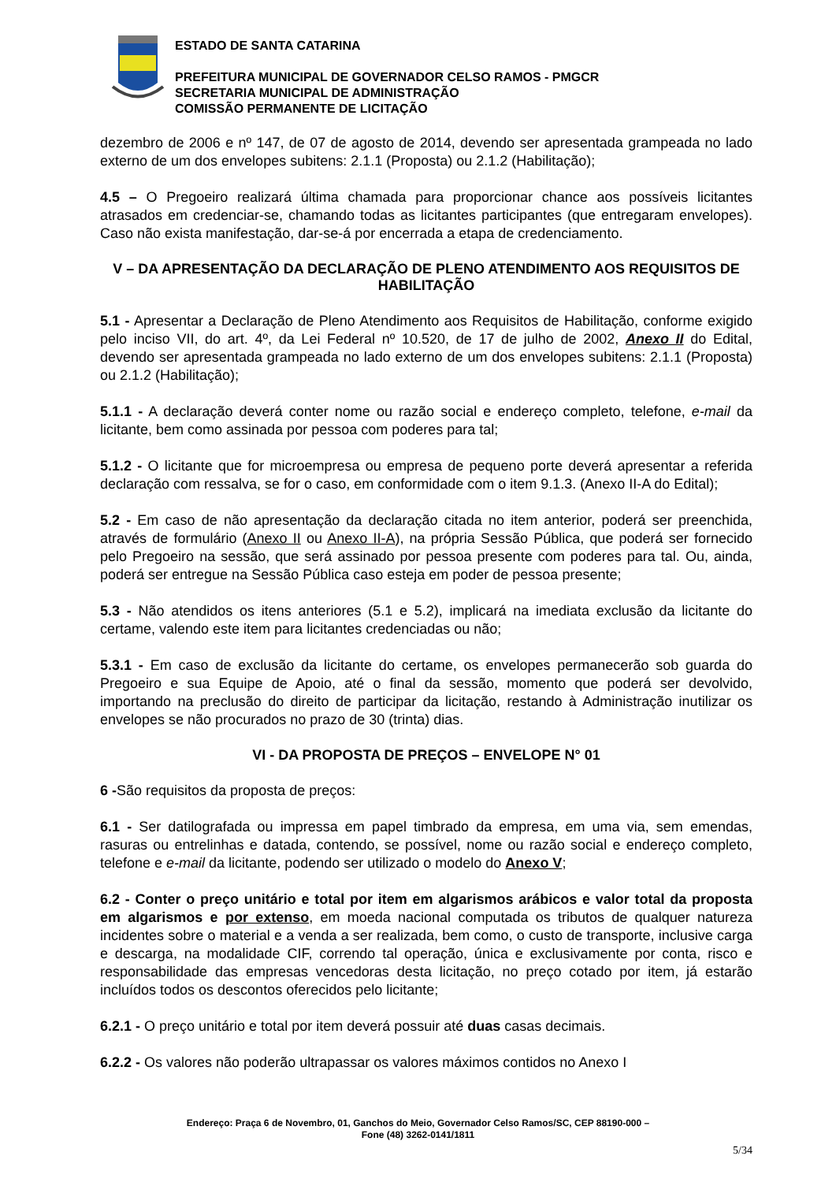ESTADO DE SANTA CATARINA
PREFEITURA MUNICIPAL DE GOVERNADOR CELSO RAMOS - PMGCR
SECRETARIA MUNICIPAL DE ADMINISTRAÇÃO
COMISSÃO PERMANENTE DE LICITAÇÃO
dezembro de 2006 e nº 147, de 07 de agosto de 2014, devendo ser apresentada grampeada no lado externo de um dos envelopes subitens: 2.1.1 (Proposta) ou 2.1.2 (Habilitação);
4.5 – O Pregoeiro realizará última chamada para proporcionar chance aos possíveis licitantes atrasados em credenciar-se, chamando todas as licitantes participantes (que entregaram envelopes). Caso não exista manifestação, dar-se-á por encerrada a etapa de credenciamento.
V – DA APRESENTAÇÃO DA DECLARAÇÃO DE PLENO ATENDIMENTO AOS REQUISITOS DE HABILITAÇÃO
5.1 - Apresentar a Declaração de Pleno Atendimento aos Requisitos de Habilitação, conforme exigido pelo inciso VII, do art. 4º, da Lei Federal nº 10.520, de 17 de julho de 2002, Anexo II do Edital, devendo ser apresentada grampeada no lado externo de um dos envelopes subitens: 2.1.1 (Proposta) ou 2.1.2 (Habilitação);
5.1.1 - A declaração deverá conter nome ou razão social e endereço completo, telefone, e-mail da licitante, bem como assinada por pessoa com poderes para tal;
5.1.2 - O licitante que for microempresa ou empresa de pequeno porte deverá apresentar a referida declaração com ressalva, se for o caso, em conformidade com o item 9.1.3. (Anexo II-A do Edital);
5.2 - Em caso de não apresentação da declaração citada no item anterior, poderá ser preenchida, através de formulário (Anexo II ou Anexo II-A), na própria Sessão Pública, que poderá ser fornecido pelo Pregoeiro na sessão, que será assinado por pessoa presente com poderes para tal. Ou, ainda, poderá ser entregue na Sessão Pública caso esteja em poder de pessoa presente;
5.3 - Não atendidos os itens anteriores (5.1 e 5.2), implicará na imediata exclusão da licitante do certame, valendo este item para licitantes credenciadas ou não;
5.3.1 - Em caso de exclusão da licitante do certame, os envelopes permanecerão sob guarda do Pregoeiro e sua Equipe de Apoio, até o final da sessão, momento que poderá ser devolvido, importando na preclusão do direito de participar da licitação, restando à Administração inutilizar os envelopes se não procurados no prazo de 30 (trinta) dias.
VI - DA PROPOSTA DE PREÇOS – ENVELOPE N° 01
6 -São requisitos da proposta de preços:
6.1 - Ser datilografada ou impressa em papel timbrado da empresa, em uma via, sem emendas, rasuras ou entrelinhas e datada, contendo, se possível, nome ou razão social e endereço completo, telefone e e-mail da licitante, podendo ser utilizado o modelo do Anexo V;
6.2 - Conter o preço unitário e total por item em algarismos arábicos e valor total da proposta em algarismos e por extenso, em moeda nacional computada os tributos de qualquer natureza incidentes sobre o material e a venda a ser realizada, bem como, o custo de transporte, inclusive carga e descarga, na modalidade CIF, correndo tal operação, única e exclusivamente por conta, risco e responsabilidade das empresas vencedoras desta licitação, no preço cotado por item, já estarão incluídos todos os descontos oferecidos pelo licitante;
6.2.1 - O preço unitário e total por item deverá possuir até duas casas decimais.
6.2.2 - Os valores não poderão ultrapassar os valores máximos contidos no Anexo I
Endereço: Praça 6 de Novembro, 01, Ganchos do Meio, Governador Celso Ramos/SC, CEP 88190-000 –
Fone (48) 3262-0141/1811
5/34